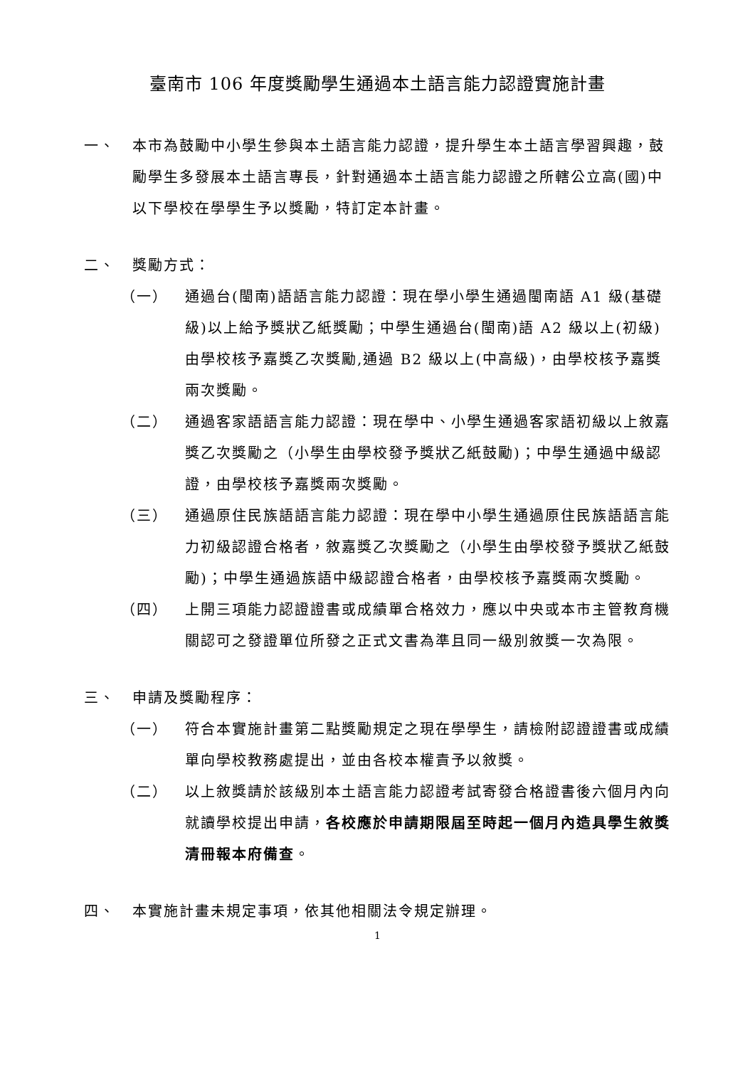臺南市 106 年度獎勵學生通過本土語言能力認證實施計畫
一、 本市為鼓勵中小學生參與本土語言能力認證，提升學生本土語言學習興趣，鼓勵學生多發展本土語言專長，針對通過本土語言能力認證之所轄公立高(國)中以下學校在學學生予以獎勵，特訂定本計畫。
二、 獎勵方式：
（一） 通過台(閩南)語語言能力認證：現在學小學生通過閩南語 A1 級(基礎級)以上給予獎狀乙紙獎勵；中學生通過台(閩南)語 A2 級以上(初級)由學校核予嘉獎乙次獎勵,通過 B2 級以上(中高級)，由學校核予嘉獎兩次獎勵。
（二） 通過客家語語言能力認證：現在學中、小學生通過客家語初級以上敘嘉獎乙次獎勵之（小學生由學校發予獎狀乙紙鼓勵)；中學生通過中級認證，由學校核予嘉獎兩次獎勵。
（三） 通過原住民族語語言能力認證：現在學中小學生通過原住民族語語言能力初級認證合格者，敘嘉獎乙次獎勵之（小學生由學校發予獎狀乙紙鼓勵)；中學生通過族語中級認證合格者，由學校核予嘉獎兩次獎勵。
（四） 上開三項能力認證證書或成績單合格效力，應以中央或本市主管教育機關認可之發證單位所發之正式文書為準且同一級別敘獎一次為限。
三、 申請及獎勵程序：
（一） 符合本實施計畫第二點獎勵規定之現在學學生，請檢附認證證書或成績單向學校教務處提出，並由各校本權責予以敘獎。
（二） 以上敘獎請於該級別本土語言能力認證考試寄發合格證書後六個月內向就讀學校提出申請，各校應於申請期限屆至時起一個月內造具學生敘獎清冊報本府備查。
四、 本實施計畫未規定事項，依其他相關法令規定辦理。
1